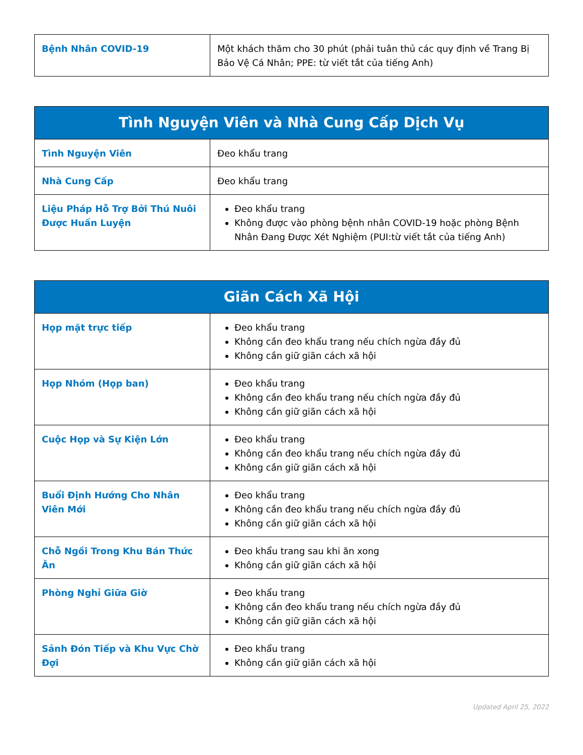| Bệnh Nhân COVID-19 | Một khách thăm cho 30 phút (phải tuân thủ các quy định về Trang Bị Bảo Vệ Cá Nhân; PPE: từ viết tắt của tiếng Anh) |
| Tình Nguyện Viên và Nhà Cung Cấp Dịch Vụ | |
| --- | --- |
| Tình Nguyện Viên | Đeo khẩu trang |
| Nhà Cung Cấp | Đeo khẩu trang |
| Liệu Pháp Hỗ Trợ Bởi Thú Nuôi Được Huấn Luyện | Đeo khẩu trang Không được vào phòng bệnh nhân COVID-19 hoặc phòng Bệnh Nhân Đang Được Xét Nghiệm (PUI:từ viết tắt của tiếng Anh) |
| Giãn Cách Xã Hội | |
| --- | --- |
| Họp mặt trực tiếp | Đeo khẩu trang Không cần đeo khẩu trang nếu chích ngừa đầy đủ Không cần giữ giãn cách xã hội |
| Họp Nhóm (Họp ban) | Đeo khẩu trang Không cần đeo khẩu trang nếu chích ngừa đầy đủ Không cần giữ giãn cách xã hội |
| Cuộc Họp và Sự Kiện Lớn | Đeo khẩu trang Không cần đeo khẩu trang nếu chích ngừa đầy đủ Không cần giữ giãn cách xã hội |
| Buổi Định Hướng Cho Nhân Viên Mới | Đeo khẩu trang Không cần đeo khẩu trang nếu chích ngừa đầy đủ Không cần giữ giãn cách xã hội |
| Chỗ Ngồi Trong Khu Bán Thức Ăn | Đeo khẩu trang sau khi ăn xong Không cần giữ giãn cách xã hội |
| Phòng Nghỉ Giữa Giờ | Đeo khẩu trang Không cần đeo khẩu trang nếu chích ngừa đầy đủ Không cần giữ giãn cách xã hội |
| Sảnh Đón Tiếp và Khu Vực Chờ Đợi | Đeo khẩu trang Không cần giữ giãn cách xã hội |
Updated April 25, 2022